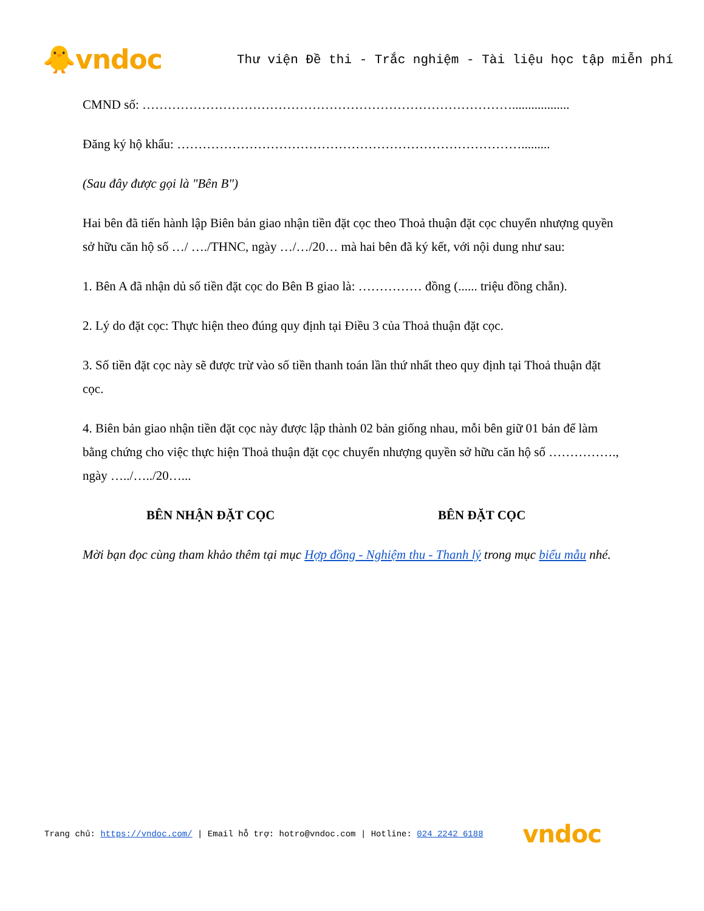🐥vndoc
Thư viện Đề thi - Trắc nghiệm - Tài liệu học tập miễn phí
CMND số: ……………………………………………………………………………..................
Đăng ký hộ khẩu: ……………………………………………………………………….........
(Sau đây được gọi là "Bên B")
Hai bên đã tiến hành lập Biên bản giao nhận tiền đặt cọc theo Thoả thuận đặt cọc chuyển nhượng quyền sở hữu căn hộ số …/ …./THNC, ngày …/…/20… mà hai bên đã ký kết, với nội dung như sau:
1. Bên A đã nhận dủ số tiền đặt cọc do Bên B giao là: …………… đồng (...... triệu đồng chẵn).
2. Lý do đặt cọc: Thực hiện theo đúng quy định tại Điều 3 của Thoả thuận đặt cọc.
3. Số tiền đặt cọc này sẽ được trừ vào số tiền thanh toán lần thứ nhất theo quy định tại Thoả thuận đặt cọc.
4. Biên bản giao nhận tiền đặt cọc này được lập thành 02 bản giống nhau, mỗi bên giữ 01 bản để làm bằng chứng cho việc thực hiện Thoả thuận đặt cọc chuyển nhượng quyền sở hữu căn hộ số ……………., ngày …../…../20…...
BÊN NHẬN ĐẶT CỌC BÊN ĐẶT CỌC
Mời bạn đọc cùng tham khảo thêm tại mục Hợp đồng - Nghiệm thu - Thanh lý trong mục biểu mẫu nhé.
Trang chủ: https://vndoc.com/ | Email hỗ trợ: hotro@vndoc.com | Hotline: 024 2242 6188 vndoc